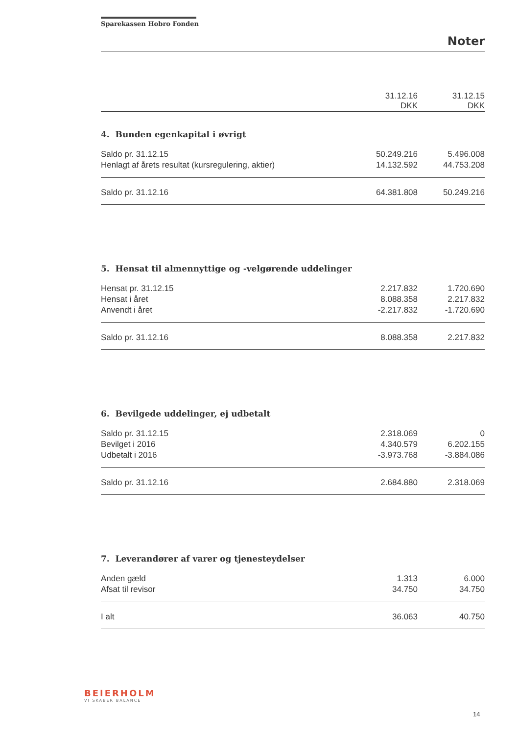Sparekassen Hobro Fonden
Noter
| | 31.12.16 DKK | 31.12.15 DKK |
| --- | --- | --- |
4. Bunden egenkapital i øvrigt
| Saldo pr. 31.12.15 | 50.249.216 | 5.496.008 |
| Henlagt af årets resultat (kursregulering, aktier) | 14.132.592 | 44.753.208 |
| Saldo pr. 31.12.16 | 64.381.808 | 50.249.216 |
5. Hensat til almennyttige og -velgørende uddelinger
| Hensat pr. 31.12.15 | 2.217.832 | 1.720.690 |
| Hensat i året | 8.088.358 | 2.217.832 |
| Anvendt i året | -2.217.832 | -1.720.690 |
| Saldo pr. 31.12.16 | 8.088.358 | 2.217.832 |
6. Bevilgede uddelinger, ej udbetalt
| Saldo pr. 31.12.15 | 2.318.069 | 0 |
| Bevilget i 2016 | 4.340.579 | 6.202.155 |
| Udbetalt i 2016 | -3.973.768 | -3.884.086 |
| Saldo pr. 31.12.16 | 2.684.880 | 2.318.069 |
7. Leverandører af varer og tjenesteydelser
| Anden gæld | 1.313 | 6.000 |
| Afsat til revisor | 34.750 | 34.750 |
| I alt | 36.063 | 40.750 |
BEIERHOLM
VI SKABER BALANCE
14